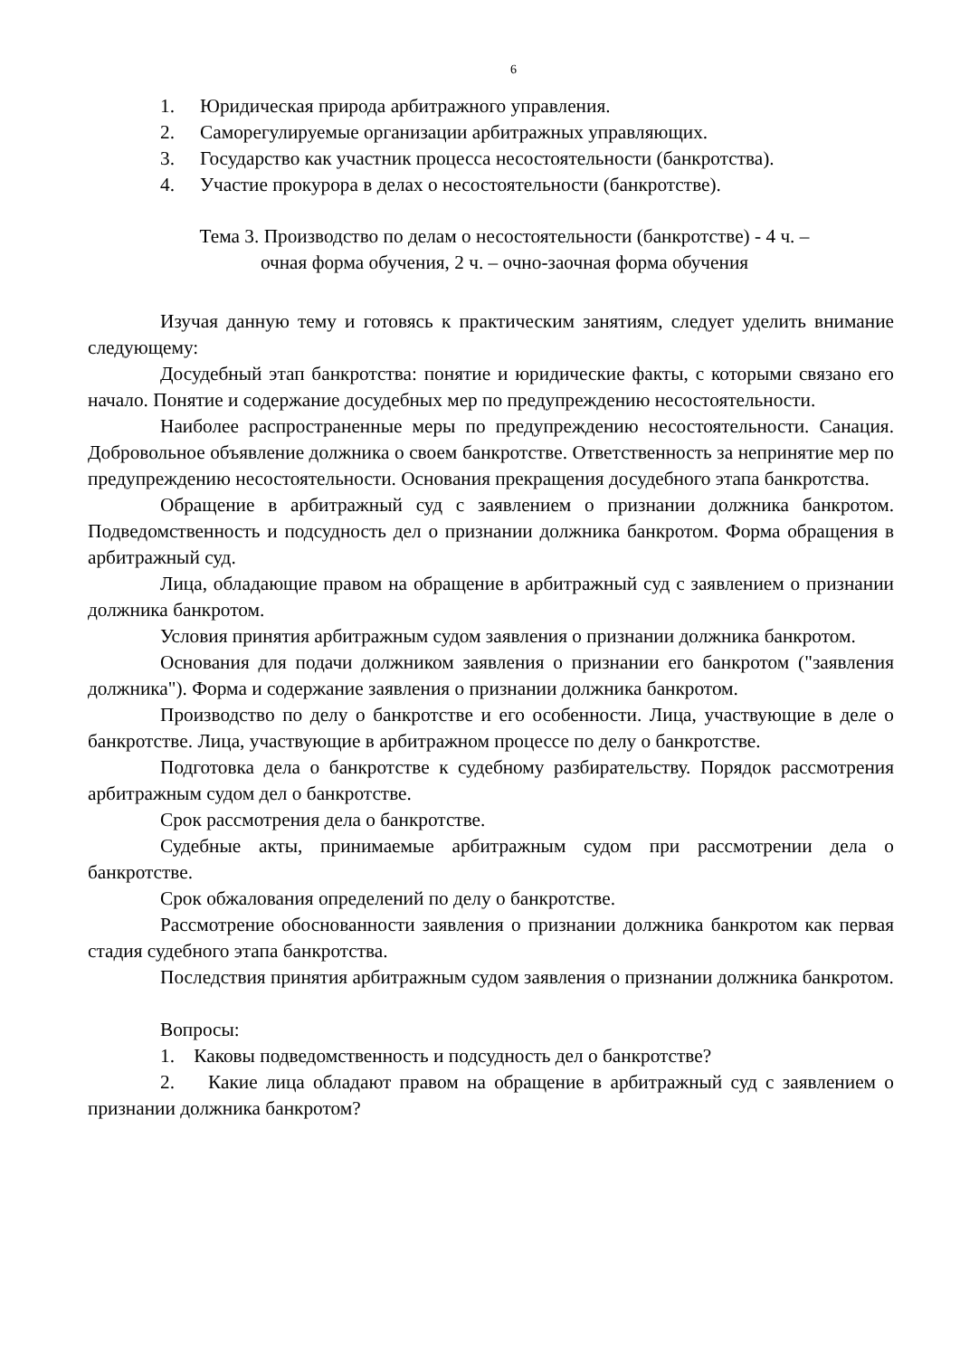6
1. Юридическая природа арбитражного управления.
2. Саморегулируемые организации арбитражных управляющих.
3. Государство как участник процесса несостоятельности (банкротства).
4. Участие прокурора в делах о несостоятельности (банкротстве).
Тема 3. Производство по делам о несостоятельности (банкротстве) - 4 ч. –
очная форма обучения, 2 ч. – очно-заочная форма обучения
Изучая данную тему и готовясь к практическим занятиям, следует уделить внимание следующему:
Досудебный этап банкротства: понятие и юридические факты, с которыми связано его начало. Понятие и содержание досудебных мер по предупреждению несостоятельности.
Наиболее распространенные меры по предупреждению несостоятельности. Санация. Добровольное объявление должника о своем банкротстве. Ответственность за непринятие мер по предупреждению несостоятельности. Основания прекращения досудебного этапа банкротства.
Обращение в арбитражный суд с заявлением о признании должника банкротом. Подведомственность и подсудность дел о признании должника банкротом. Форма обращения в арбитражный суд.
Лица, обладающие правом на обращение в арбитражный суд с заявлением о признании должника банкротом.
Условия принятия арбитражным судом заявления о признании должника банкротом.
Основания для подачи должником заявления о признании его банкротом ("заявления должника"). Форма и содержание заявления о признании должника банкротом.
Производство по делу о банкротстве и его особенности. Лица, участвующие в деле о банкротстве. Лица, участвующие в арбитражном процессе по делу о банкротстве.
Подготовка дела о банкротстве к судебному разбирательству. Порядок рассмотрения арбитражным судом дел о банкротстве.
Срок рассмотрения дела о банкротстве.
Судебные акты, принимаемые арбитражным судом при рассмотрении дела о банкротстве.
Срок обжалования определений по делу о банкротстве.
Рассмотрение обоснованности заявления о признании должника банкротом как первая стадия судебного этапа банкротства.
Последствия принятия арбитражным судом заявления о признании должника банкротом.
Вопросы:
1. Каковы подведомственность и подсудность дел о банкротстве?
2. Какие лица обладают правом на обращение в арбитражный суд с заявлением о признании должника банкротом?